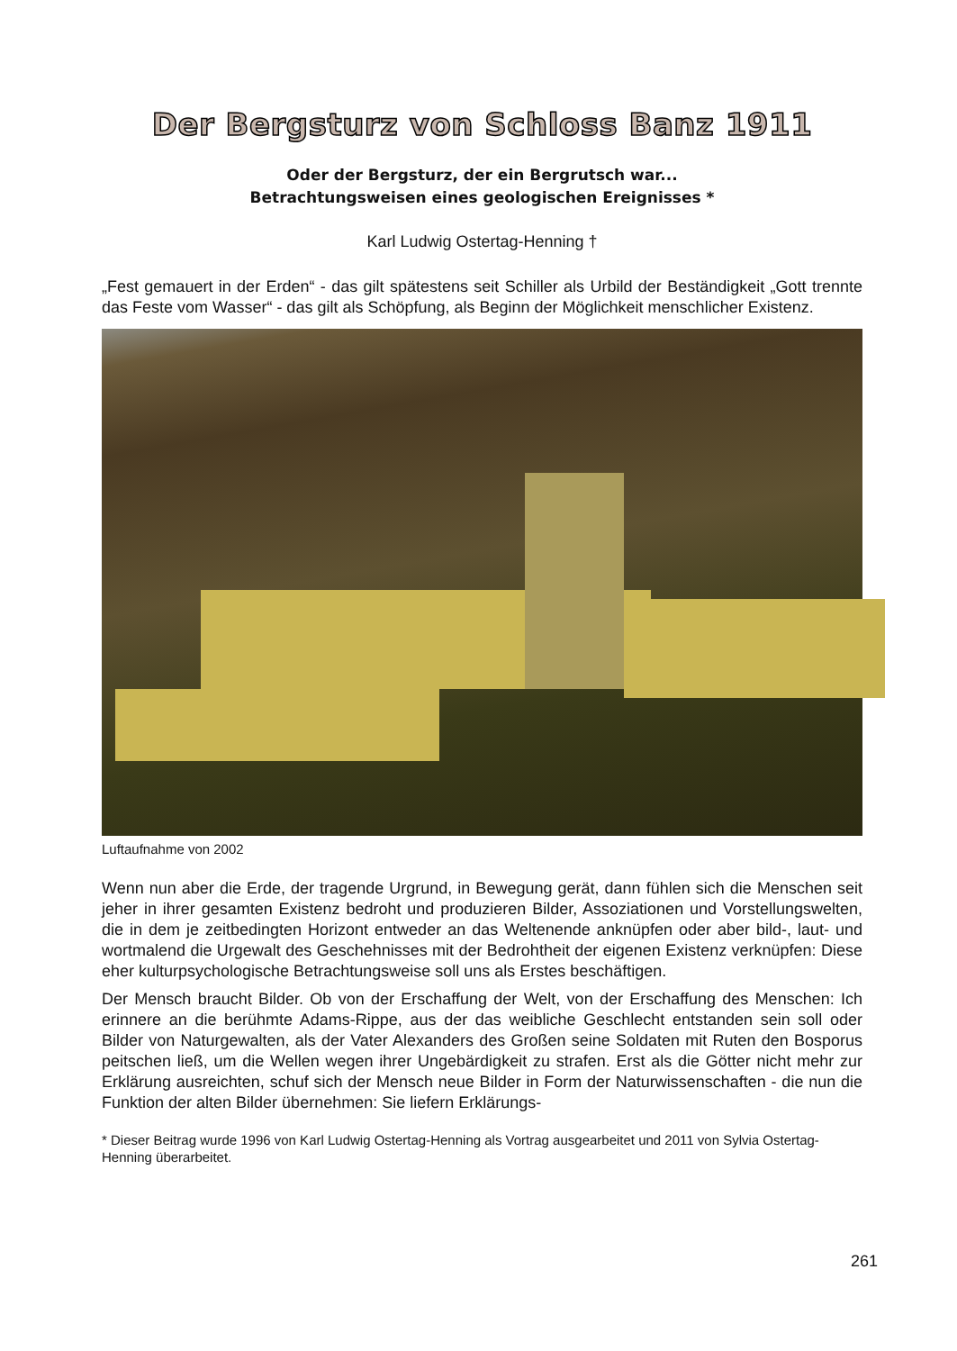Der Bergsturz von Schloss Banz 1911
Oder der Bergsturz, der ein Bergrutsch war...
Betrachtungsweisen eines geologischen Ereignisses *
Karl Ludwig Ostertag-Henning †
„Fest gemauert in der Erden“ - das gilt spätestens seit Schiller als Urbild der Beständigkeit „Gott trennte das Feste vom Wasser“ - das gilt als Schöpfung, als Beginn der Möglichkeit menschlicher Existenz.
Luftaufnahme von 2002
Wenn nun aber die Erde, der tragende Urgrund, in Bewegung gerät, dann fühlen sich die Menschen seit jeher in ihrer gesamten Existenz bedroht und produzieren Bilder, Assoziationen und Vorstellungswelten, die in dem je zeitbedingten Horizont entweder an das Weltenende anknüpfen oder aber bild-, laut- und wortmalend die Urgewalt des Geschehnisses mit der Bedrohtheit der eigenen Existenz verknüpfen: Diese eher kulturpsychologische Betrachtungsweise soll uns als Erstes beschäftigen.
Der Mensch braucht Bilder. Ob von der Erschaffung der Welt, von der Erschaffung des Menschen: Ich erinnere an die berühmte Adams-Rippe, aus der das weibliche Geschlecht entstanden sein soll oder Bilder von Naturgewalten, als der Vater Alexanders des Großen seine Soldaten mit Ruten den Bosporus peitschen ließ, um die Wellen wegen ihrer Ungebärdigkeit zu strafen. Erst als die Götter nicht mehr zur Erklärung ausreichten, schuf sich der Mensch neue Bilder in Form der Naturwissenschaften - die nun die Funktion der alten Bilder übernehmen: Sie liefern Erklärungs-
* Dieser Beitrag wurde 1996 von Karl Ludwig Ostertag-Henning als Vortrag ausgearbeitet und 2011 von Sylvia Ostertag-Henning überarbeitet.
261